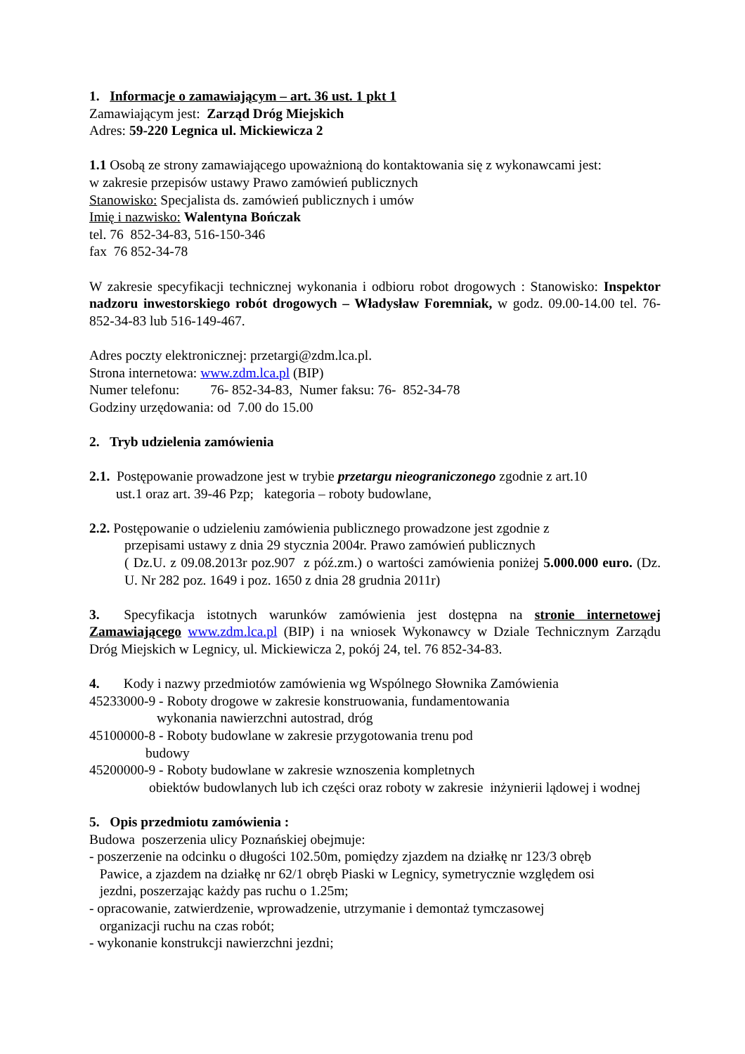1. Informacje o zamawiającym – art. 36 ust. 1 pkt 1
Zamawiającym jest: Zarząd Dróg Miejskich
Adres: 59-220 Legnica ul. Mickiewicza 2
1.1 Osobą ze strony zamawiającego upoważnioną do kontaktowania się z wykonawcami jest:
w zakresie przepisów ustawy Prawo zamówień publicznych
Stanowisko: Specjalista ds. zamówień publicznych i umów
Imię i nazwisko: Walentyna Bończak
tel. 76 852-34-83, 516-150-346
fax 76 852-34-78
W zakresie specyfikacji technicznej wykonania i odbioru robot drogowych : Stanowisko: Inspektor nadzoru inwestorskiego robót drogowych – Władysław Foremniak, w godz. 09.00-14.00 tel. 76-852-34-83 lub 516-149-467.
Adres poczty elektronicznej: przetargi@zdm.lca.pl.
Strona internetowa: www.zdm.lca.pl (BIP)
Numer telefonu: 76- 852-34-83, Numer faksu: 76- 852-34-78
Godziny urzędowania: od 7.00 do 15.00
2. Tryb udzielenia zamówienia
2.1. Postępowanie prowadzone jest w trybie przetargu nieograniczonego zgodnie z art.10
ust.1 oraz art. 39-46 Pzp; kategoria – roboty budowlane,
2.2. Postępowanie o udzieleniu zamówienia publicznego prowadzone jest zgodnie z
przepisami ustawy z dnia 29 stycznia 2004r. Prawo zamówień publicznych
( Dz.U. z 09.08.2013r poz.907 z póź.zm.) o wartości zamówienia poniżej 5.000.000 euro. (Dz. U. Nr 282 poz. 1649 i poz. 1650 z dnia 28 grudnia 2011r)
3. Specyfikacja istotnych warunków zamówienia jest dostępna na stronie internetowej Zamawiającego www.zdm.lca.pl (BIP) i na wniosek Wykonawcy w Dziale Technicznym Zarządu Dróg Miejskich w Legnicy, ul. Mickiewicza 2, pokój 24, tel. 76 852-34-83.
4. Kody i nazwy przedmiotów zamówienia wg Wspólnego Słownika Zamówienia
45233000-9 - Roboty drogowe w zakresie konstruowania, fundamentowania
wykonania nawierzchni autostrad, dróg
45100000-8 - Roboty budowlane w zakresie przygotowania trenu pod
budowy
45200000-9 - Roboty budowlane w zakresie wznoszenia kompletnych
obiektów budowlanych lub ich części oraz roboty w zakresie inżynierii lądowej i wodnej
5. Opis przedmiotu zamówienia :
Budowa poszerzenia ulicy Poznańskiej obejmuje:
- poszerzenie na odcinku o długości 102.50m, pomiędzy zjazdem na działkę nr 123/3 obręb
Pawice, a zjazdem na działkę nr 62/1 obręb Piaski w Legnicy, symetrycznie względem osi
jezdni, poszerzając każdy pas ruchu o 1.25m;
- opracowanie, zatwierdzenie, wprowadzenie, utrzymanie i demontaż tymczasowej
organizacji ruchu na czas robót;
- wykonanie konstrukcji nawierzchni jezdni;